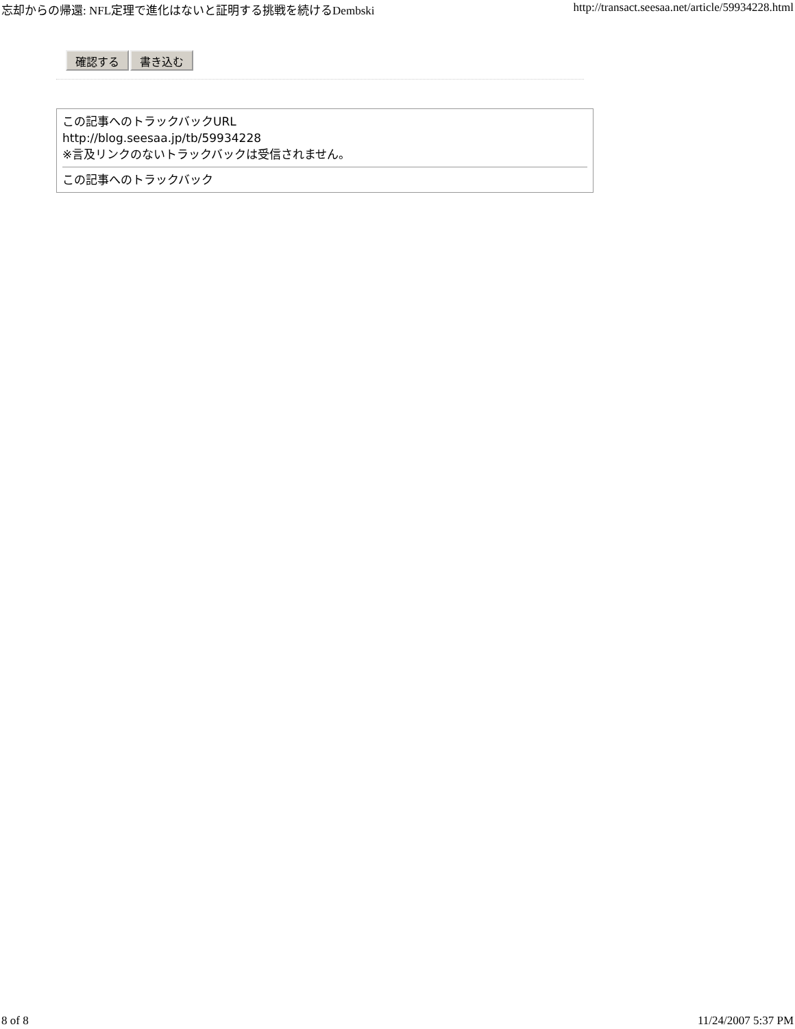忘却からの帰還: NFL定理で進化はないと証明する挑戦を続けるDembski http://transact.seesaa.net/article/59934228.html
確認する 書き込む
この記事へのトラックバックURL
http://blog.seesaa.jp/tb/59934228
※言及リンクのないトラックバックは受信されません。
この記事へのトラックバック
8 of 8 11/24/2007 5:37 PM